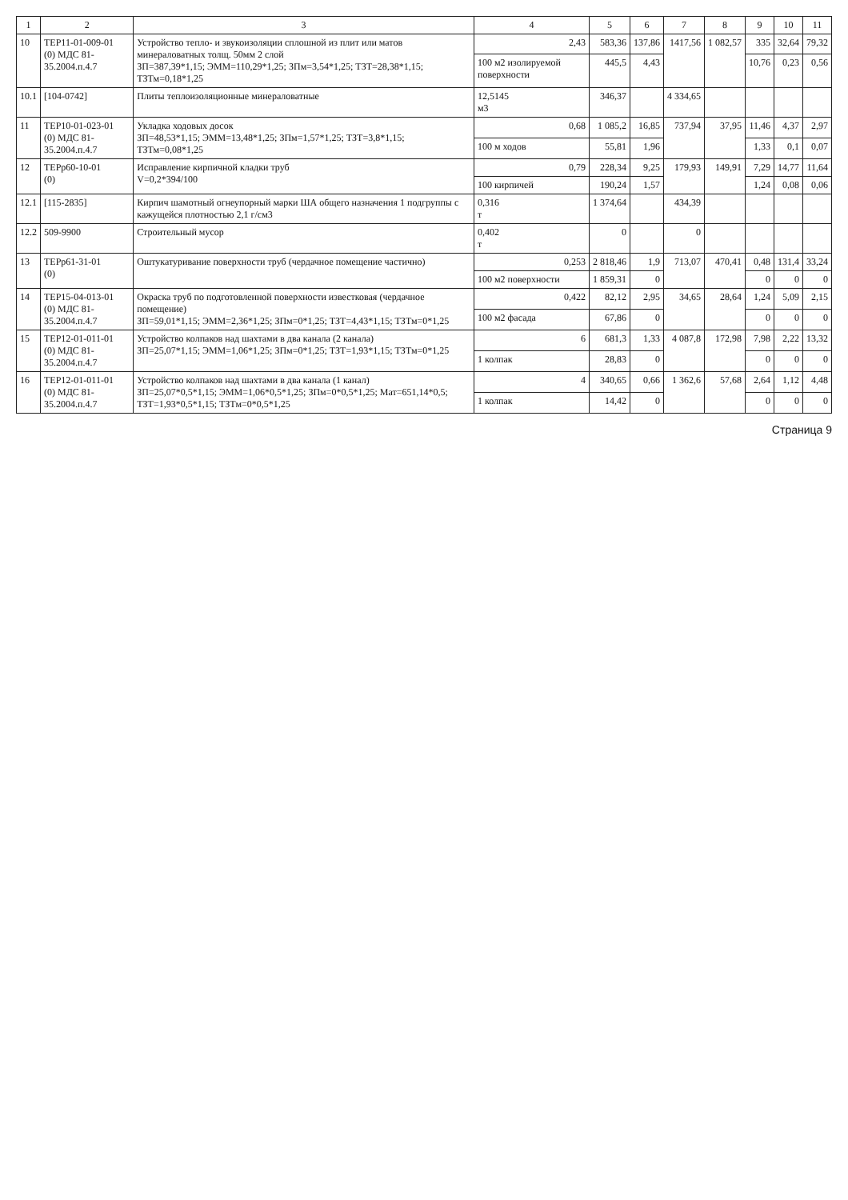| 1 | 2 | 3 | 4 | 5 | 6 | 7 | 8 | 9 | 10 | 11 |
| --- | --- | --- | --- | --- | --- | --- | --- | --- | --- | --- |
| 10 | ТЕР11-01-009-01 (0) МДС 81-35.2004.п.4.7 | Устройство тепло- и звукоизоляции сплошной из плит или матов минераловатных толщ. 50мм 2 слой ЗП=387,39*1,15; ЭММ=110,29*1,25; ЗПм=3,54*1,25; ТЗТ=28,38*1,15; ТЗТм=0,18*1,25 | 2,43 | 583,36 | 137,86 | 1417,56 | 1 082,57 | 335 | 32,64 | 79,32 |
| | | | 100 м2 изолируемой поверхности | 445,5 | 4,43 | | | 10,76 | 0,23 | 0,56 |
| 10.1 | [104-0742] | Плиты теплоизоляционные минераловатные | 12,5145 м3 | 346,37 | | 4 334,65 | | | | |
| 11 | ТЕР10-01-023-01 (0) МДС 81-35.2004.п.4.7 | Укладка ходовых досок ЗП=48,53*1,15; ЭММ=13,48*1,25; ЗПм=1,57*1,25; ТЗТ=3,8*1,15; ТЗТм=0,08*1,25 | 0,68 | 1 085,2 | 16,85 | 737,94 | 37,95 | 11,46 | 4,37 | 2,97 |
| | | | 100 м ходов | 55,81 | 1,96 | | | 1,33 | 0,1 | 0,07 |
| 12 | ТЕРр60-10-01 (0) | Исправление кирпичной кладки труб V=0,2*394/100 | 0,79 | 228,34 | 9,25 | 179,93 | 149,91 | 7,29 | 14,77 | 11,64 |
| | | | 100 кирпичей | 190,24 | 1,57 | | | 1,24 | 0,08 | 0,06 |
| 12.1 | [115-2835] | Кирпич шамотный огнеупорный марки ША общего назначения 1 подгруппы с кажущейся плотностью 2,1 г/см3 | 0,316 т | 1 374,64 | | 434,39 | | | | |
| 12.2 | 509-9900 | Строительный мусор | 0,402 т | 0 | | 0 | | | | |
| 13 | ТЕРр61-31-01 (0) | Оштукатуривание поверхности труб (чердачное помещение частично) | 0,253 | 2 818,46 | 1,9 | 713,07 | 470,41 | 0,48 | 131,4 | 33,24 |
| | | | 100 м2 поверхности | 1 859,31 | 0 | | | 0 | 0 | 0 |
| 14 | ТЕР15-04-013-01 (0) МДС 81-35.2004.п.4.7 | Окраска труб по подготовленной поверхности известковая (чердачное помещение) ЗП=59,01*1,15; ЭММ=2,36*1,25; ЗПм=0*1,25; ТЗТ=4,43*1,15; ТЗТм=0*1,25 | 0,422 | 82,12 | 2,95 | 34,65 | 28,64 | 1,24 | 5,09 | 2,15 |
| | | | 100 м2 фасада | 67,86 | 0 | | | 0 | 0 | 0 |
| 15 | ТЕР12-01-011-01 (0) МДС 81-35.2004.п.4.7 | Устройство колпаков над шахтами в два канала (2 канала) ЗП=25,07*1,15; ЭММ=1,06*1,25; ЗПм=0*1,25; ТЗТ=1,93*1,15; ТЗТм=0*1,25 | 6 | 681,3 | 1,33 | 4 087,8 | 172,98 | 7,98 | 2,22 | 13,32 |
| | | | 1 колпак | 28,83 | 0 | | | 0 | 0 | 0 |
| 16 | ТЕР12-01-011-01 (0) МДС 81-35.2004.п.4.7 | Устройство колпаков над шахтами в два канала (1 канал) ЗП=25,07*0,5*1,15; ЭММ=1,06*0,5*1,25; ЗПм=0*0,5*1,25; Мат=651,14*0,5; ТЗТ=1,93*0,5*1,15; ТЗТм=0*0,5*1,25 | 4 | 340,65 | 0,66 | 1 362,6 | 57,68 | 2,64 | 1,12 | 4,48 |
| | | | 1 колпак | 14,42 | 0 | | | 0 | 0 | 0 |
Страница 9